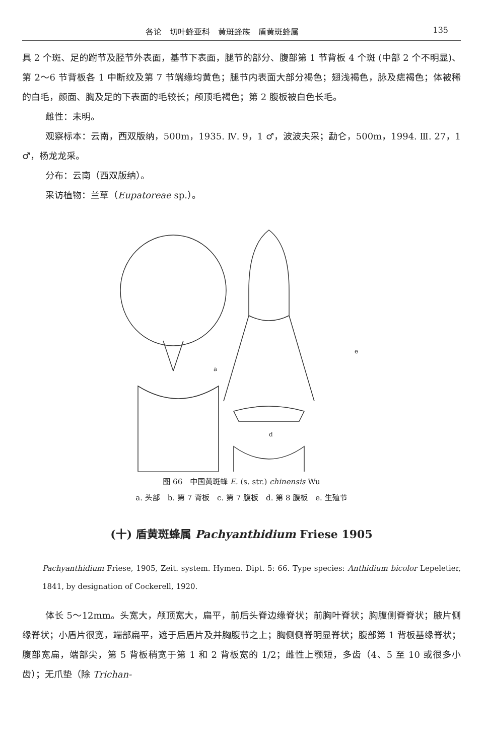各论　切叶蜂亚科　黄斑蜂族　盾黄斑蜂属 135
具 2 个斑、足的跗节及胫节外表面，基节下表面，腿节的部分、腹部第 1 节背板 4 个斑 (中部 2 个不明显)、第 2～6 节背板各 1 中断纹及第 7 节端缘均黄色；腿节内表面大部分褐色；翅浅褐色，脉及痣褐色；体被稀的白毛，颜面、胸及足的下表面的毛较长；颅顶毛褐色；第 2 腹板被白色长毛。
雌性：未明。
观察标本：云南，西双版纳，500m，1935. Ⅳ. 9，1 ♂，波波夫采；勐仑，500m，1994. Ⅲ. 27，1 ♂，杨龙龙采。
分布：云南（西双版纳）。
采访植物：兰草（Eupatoreae sp.）。
a
e
d
图 66　中国黄斑蜂 E. (s. str.) chinensis Wu
a. 头部　b. 第 7 背板　c. 第 7 腹板　d. 第 8 腹板　e. 生殖节
(十) 盾黄斑蜂属 Pachyanthidium Friese 1905
Pachyanthidium Friese, 1905, Zeit. system. Hymen. Dipt. 5: 66. Type species: Anthidium bicolor Lepeletier, 1841, by designation of Cockerell, 1920.
体长 5～12mm。头宽大，颅顶宽大，扁平，前后头脊边缘脊状；前胸叶脊状；胸腹侧脊脊状；腋片侧缘脊状；小盾片很宽，端部扁平，遮于后盾片及并胸腹节之上；胸侧侧脊明显脊状；腹部第 1 背板基缘脊状；腹部宽扁，端部尖，第 5 背板稍宽于第 1 和 2 背板宽的 1/2；雌性上颚短，多齿（4、5 至 10 或很多小齿）；无爪垫（除 Trichan-